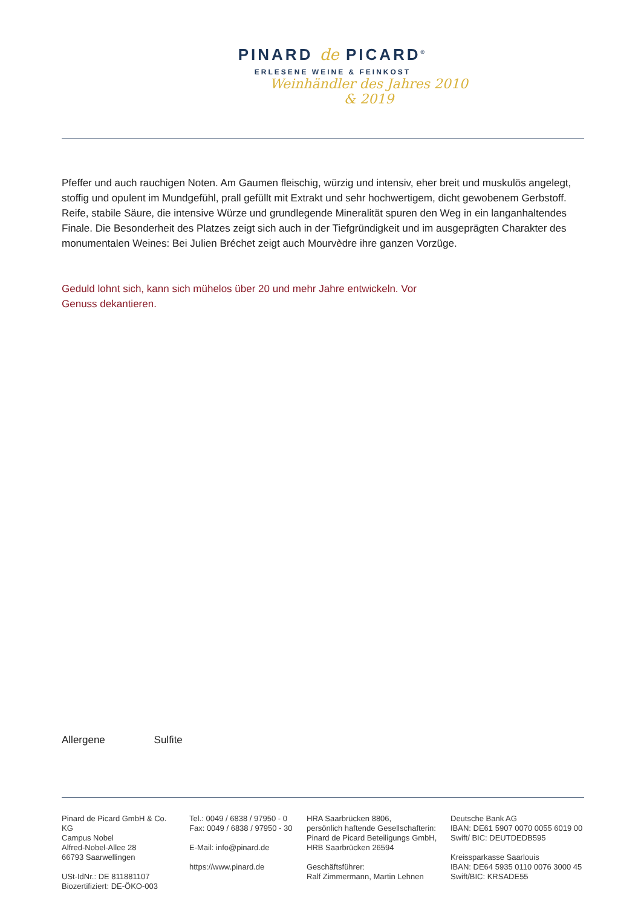PINARD de PICARD<sup>®</sup>
ERLESENE WEINE & FEINKOST
Weinhändler des Jahres 2010 & 2019
Pfeffer und auch rauchigen Noten. Am Gaumen fleischig, würzig und intensiv, eher breit und muskulös angelegt, stoffig und opulent im Mundgefühl, prall gefüllt mit Extrakt und sehr hochwertigem, dicht gewobenem Gerbstoff. Reife, stabile Säure, die intensive Würze und grundlegende Mineralität spuren den Weg in ein langanhaltendes Finale. Die Besonderheit des Platzes zeigt sich auch in der Tiefgründigkeit und im ausgeprägten Charakter des monumentalen Weines: Bei Julien Bréchet zeigt auch Mourvèdre ihre ganzen Vorzüge.
Geduld lohnt sich, kann sich mühelos über 20 und mehr Jahre entwickeln. Vor Genuss dekantieren.
Allergene Sulfite
Pinard de Picard GmbH & Co. KG
Campus Nobel
Alfred-Nobel-Allee 28
66793 Saarwellingen
USt-IdNr.: DE 811881107
Biozertifiziert: DE-ÖKO-003
Tel.: 0049 / 6838 / 97950 - 0
Fax: 0049 / 6838 / 97950 - 30
E-Mail: info@pinard.de
https://www.pinard.de
HRA Saarbrücken 8806,
persönlich haftende Gesellschafterin:
Pinard de Picard Beteiligungs GmbH,
HRB Saarbrücken 26594
Geschäftsführer:
Ralf Zimmermann, Martin Lehnen
Deutsche Bank AG
IBAN: DE61 5907 0070 0055 6019 00
Swift/ BIC: DEUTDEDB595
Kreissparkasse Saarlouis
IBAN: DE64 5935 0110 0076 3000 45
Swift/BIC: KRSADE55